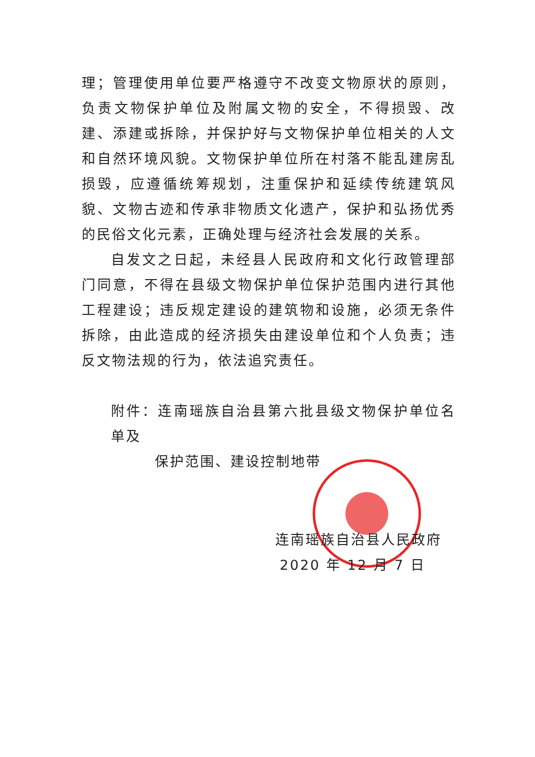理；管理使用单位要严格遵守不改变文物原状的原则，负责文物保护单位及附属文物的安全，不得损毁、改建、添建或拆除，并保护好与文物保护单位相关的人文和自然环境风貌。文物保护单位所在村落不能乱建房乱损毁，应遵循统筹规划，注重保护和延续传统建筑风貌、文物古迹和传承非物质文化遗产，保护和弘扬优秀的民俗文化元素，正确处理与经济社会发展的关系。
自发文之日起，未经县人民政府和文化行政管理部门同意，不得在县级文物保护单位保护范围内进行其他工程建设；违反规定建设的建筑物和设施，必须无条件拆除，由此造成的经济损失由建设单位和个人负责；违反文物法规的行为，依法追究责任。
附件：连南瑶族自治县第六批县级文物保护单位名单及
保护范围、建设控制地带
连南瑶族自治县人民政府
2020 年 12 月 7 日